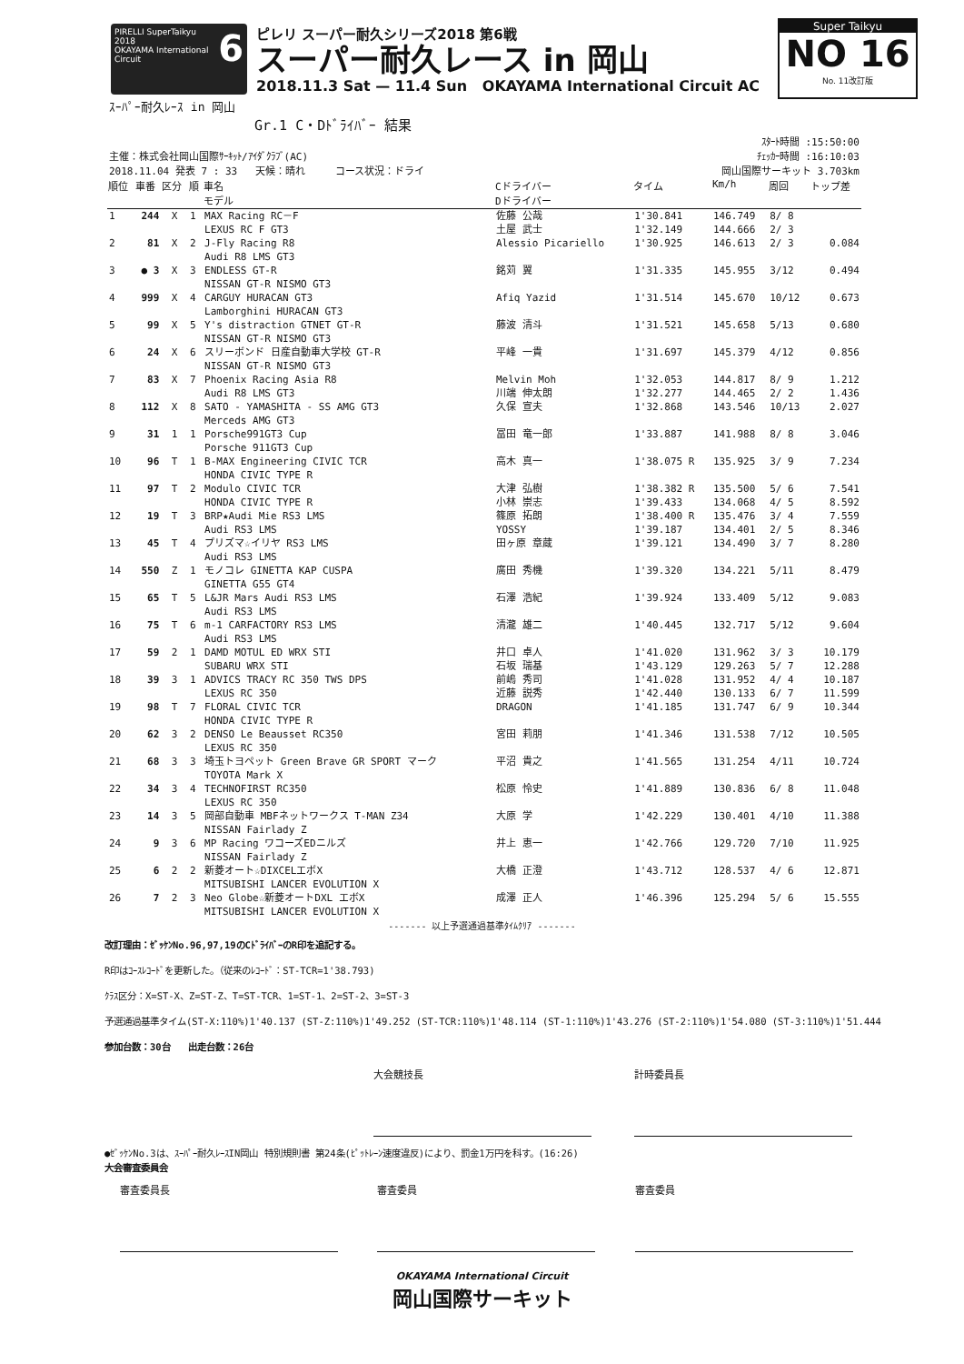PIRELLI SuperTaikyu 6
2018
OKAYAMA International Circuit
ピレリ スーパー耐久シリーズ2018 第6戦
スーパー耐久レース in 岡山
2018.11.3 Sat — 11.4 Sun OKAYAMA International Circuit AC
Super Taikyu
NO 16
No. 11改訂版
ｽｰﾊﾟｰ耐久ﾚｰｽ in 岡山
Gr.1 C・Dﾄﾞﾗｲﾊﾞｰ 結果
ｽﾀｰﾄ時間 :15:50:00
主催：株式会社岡山国際ｻｰｷｯﾄ/ｱｲﾀﾞｸﾗﾌﾞ(AC) ﾁｪｯｶｰ時間 :16:10:03
2018.11.04 発表 7 : 33 天候：晴れ コース状況：ドライ 岡山国際サーキット 3.703km
| 順位 | 車番 | 区分 | 順 | 車名 モデル | Cドライバー Dドライバー | タイム | Km/h | 周回 | トップ差 |
| --- | --- | --- | --- | --- | --- | --- | --- | --- | --- |
| 1 | 244 | X | 1 | MAX Racing RC－F LEXUS RC F GT3 | 佐藤 公哉 土屋 武士 | 1'30.841 1'32.149 | 146.749 144.666 | 8/ 8 2/ 3 | |
| 2 | 81 | X | 2 | J-Fly Racing R8 Audi R8 LMS GT3 | Alessio Picariello | 1'30.925 | 146.613 | 2/ 3 | 0.084 |
| 3 | ● 3 | X | 3 | ENDLESS GT-R NISSAN GT-R NISMO GT3 | 銘苅 翼 | 1'31.335 | 145.955 | 3/12 | 0.494 |
| 4 | 999 | X | 4 | CARGUY HURACAN GT3 Lamborghini HURACAN GT3 | Afiq Yazid | 1'31.514 | 145.670 | 10/12 | 0.673 |
| 5 | 99 | X | 5 | Y's distraction GTNET GT-R NISSAN GT-R NISMO GT3 | 藤波 清斗 | 1'31.521 | 145.658 | 5/13 | 0.680 |
| 6 | 24 | X | 6 | スリーボンド 日産自動車大学校 GT-R NISSAN GT-R NISMO GT3 | 平峰 一貴 | 1'31.697 | 145.379 | 4/12 | 0.856 |
| 7 | 83 | X | 7 | Phoenix Racing Asia R8 Audi R8 LMS GT3 | Melvin Moh 川端 伸太朗 | 1'32.053 1'32.277 | 144.817 144.465 | 8/ 9 2/ 2 | 1.212 1.436 |
| 8 | 112 | X | 8 | SATO - YAMASHITA - SS AMG GT3 Merceds AMG GT3 | 久保 宣夫 | 1'32.868 | 143.546 | 10/13 | 2.027 |
| 9 | 31 | 1 | 1 | Porsche991GT3 Cup Porsche 911GT3 Cup | 冨田 竜一郎 | 1'33.887 | 141.988 | 8/ 8 | 3.046 |
| 10 | 96 | T | 1 | B-MAX Engineering CIVIC TCR HONDA CIVIC TYPE R | 高木 真一 | 1'38.075 R | 135.925 | 3/ 9 | 7.234 |
| 11 | 97 | T | 2 | Modulo CIVIC TCR HONDA CIVIC TYPE R | 大津 弘樹 小林 崇志 | 1'38.382 R 1'39.433 | 135.500 134.068 | 5/ 6 4/ 5 | 7.541 8.592 |
| 12 | 19 | T | 3 | BRP★Audi Mie RS3 LMS Audi RS3 LMS | 篠原 拓朗 YOSSY | 1'38.400 R 1'39.187 | 135.476 134.401 | 3/ 4 2/ 5 | 7.559 8.346 |
| 13 | 45 | T | 4 | プリズマ☆イリヤ RS3 LMS Audi RS3 LMS | 田ヶ原 章蔵 | 1'39.121 | 134.490 | 3/ 7 | 8.280 |
| 14 | 550 | Z | 1 | モノコレ GINETTA KAP CUSPA GINETTA G55 GT4 | 廣田 秀機 | 1'39.320 | 134.221 | 5/11 | 8.479 |
| 15 | 65 | T | 5 | L&JR Mars Audi RS3 LMS Audi RS3 LMS | 石澤 浩紀 | 1'39.924 | 133.409 | 5/12 | 9.083 |
| 16 | 75 | T | 6 | m-1 CARFACTORY RS3 LMS Audi RS3 LMS | 清瀧 雄二 | 1'40.445 | 132.717 | 5/12 | 9.604 |
| 17 | 59 | 2 | 1 | DAMD MOTUL ED WRX STI SUBARU WRX STI | 井口 卓人 石坂 瑞基 | 1'41.020 1'43.129 | 131.962 129.263 | 3/ 3 5/ 7 | 10.179 12.288 |
| 18 | 39 | 3 | 1 | ADVICS TRACY RC 350 TWS DPS LEXUS RC 350 | 前嶋 秀司 近藤 説秀 | 1'41.028 1'42.440 | 131.952 130.133 | 4/ 4 6/ 7 | 10.187 11.599 |
| 19 | 98 | T | 7 | FLORAL CIVIC TCR HONDA CIVIC TYPE R | DRAGON | 1'41.185 | 131.747 | 6/ 9 | 10.344 |
| 20 | 62 | 3 | 2 | DENSO Le Beausset RC350 LEXUS RC 350 | 宮田 莉朋 | 1'41.346 | 131.538 | 7/12 | 10.505 |
| 21 | 68 | 3 | 3 | 埼玉トヨペット Green Brave GR SPORT マーク TOYOTA Mark X | 平沼 貴之 | 1'41.565 | 131.254 | 4/11 | 10.724 |
| 22 | 34 | 3 | 4 | TECHNOFIRST RC350 LEXUS RC 350 | 松原 怜史 | 1'41.889 | 130.836 | 6/ 8 | 11.048 |
| 23 | 14 | 3 | 5 | 岡部自動車 MBFネットワークス T-MAN Z34 NISSAN Fairlady Z | 大原 学 | 1'42.229 | 130.401 | 4/10 | 11.388 |
| 24 | 9 | 3 | 6 | MP Racing ワコーズEDニルズ NISSAN Fairlady Z | 井上 恵一 | 1'42.766 | 129.720 | 7/10 | 11.925 |
| 25 | 6 | 2 | 2 | 新菱オート☆DIXCELエボX MITSUBISHI LANCER EVOLUTION X | 大橋 正澄 | 1'43.712 | 128.537 | 4/ 6 | 12.871 |
| 26 | 7 | 2 | 3 | Neo Globe☆新菱オートDXL エボX MITSUBISHI LANCER EVOLUTION X | 成澤 正人 | 1'46.396 | 125.294 | 5/ 6 | 15.555 |
------- 以上予選通過基準ﾀｲﾑｸﾘｱ -------
改訂理由：ｾﾞｯｹﾝNo.96,97,19のCﾄﾞﾗｲﾊﾞｰのR印を追記する。
R印はｺｰｽﾚｺｰﾄﾞを更新した。（従来のﾚｺｰﾄﾞ：ST-TCR=1'38.793)
ｸﾗｽ区分：X=ST-X、Z=ST-Z、T=ST-TCR、1=ST-1、2=ST-2、3=ST-3
予選通過基準タイム(ST-X:110%)1'40.137 (ST-Z:110%)1'49.252 (ST-TCR:110%)1'48.114 (ST-1:110%)1'43.276 (ST-2:110%)1'54.080 (ST-3:110%)1'51.444
参加台数：30台 出走台数：26台
大会競技長 計時委員長
●ｾﾞｯｹﾝNo.3は、ｽｰﾊﾟｰ耐久ﾚｰｽIN岡山 特別規則書 第24条(ﾋﾟｯﾄﾚｰﾝ速度違反)により、罰金1万円を科す。(16:26)
大会審査委員会
審査委員長 審査委員 審査委員
OKAYAMA International Circuit
岡山国際サーキット